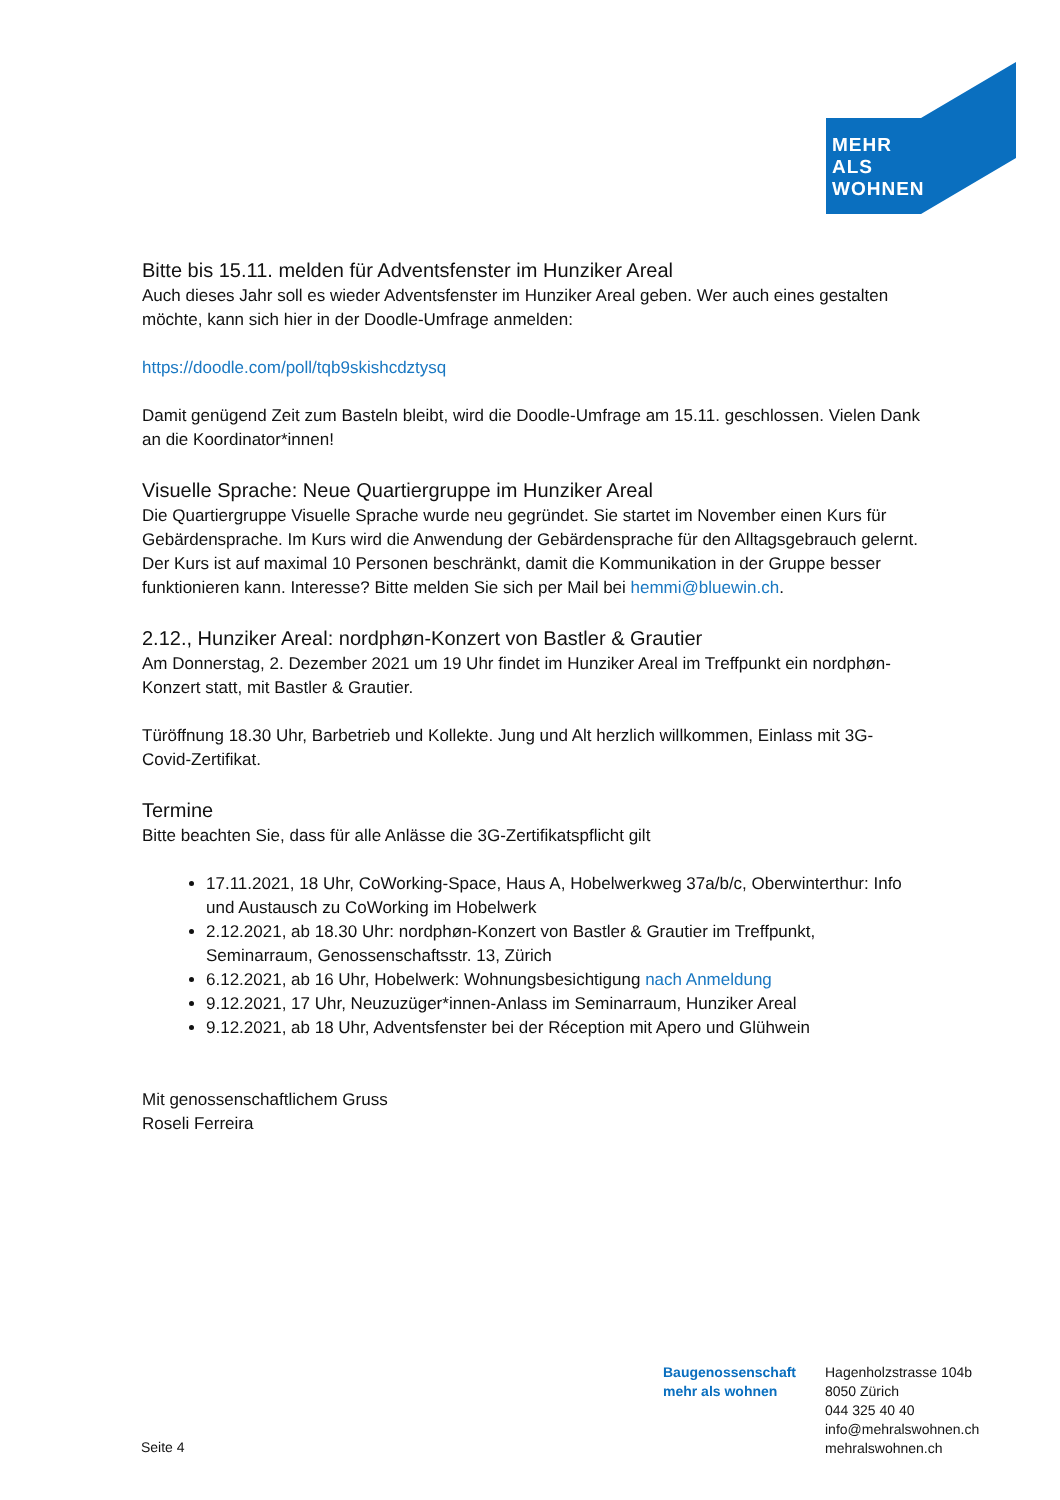MEHR
ALS
WOHNEN
Bitte bis 15.11. melden für Adventsfenster im Hunziker Areal
Auch dieses Jahr soll es wieder Adventsfenster im Hunziker Areal geben. Wer auch eines gestalten möchte, kann sich hier in der Doodle-Umfrage anmelden:
https://doodle.com/poll/tqb9skishcdztysq
Damit genügend Zeit zum Basteln bleibt, wird die Doodle-Umfrage am 15.11. geschlossen. Vielen Dank an die Koordinator*innen!
Visuelle Sprache: Neue Quartiergruppe im Hunziker Areal
Die Quartiergruppe Visuelle Sprache wurde neu gegründet. Sie startet im November einen Kurs für Gebärdensprache. Im Kurs wird die Anwendung der Gebärdensprache für den Alltagsgebrauch gelernt. Der Kurs ist auf maximal 10 Personen beschränkt, damit die Kommunikation in der Gruppe besser funktionieren kann. Interesse? Bitte melden Sie sich per Mail bei hemmi@bluewin.ch.
2.12., Hunziker Areal: nordphøn-Konzert von Bastler & Grautier
Am Donnerstag, 2. Dezember 2021 um 19 Uhr findet im Hunziker Areal im Treffpunkt ein nordphøn-Konzert statt, mit Bastler & Grautier.
Türöffnung 18.30 Uhr, Barbetrieb und Kollekte. Jung und Alt herzlich willkommen, Einlass mit 3G-Covid-Zertifikat.
Termine
Bitte beachten Sie, dass für alle Anlässe die 3G-Zertifikatspflicht gilt
17.11.2021, 18 Uhr, CoWorking-Space, Haus A, Hobelwerkweg 37a/b/c, Oberwinterthur: Info und Austausch zu CoWorking im Hobelwerk
2.12.2021, ab 18.30 Uhr: nordphøn-Konzert von Bastler & Grautier im Treffpunkt, Seminarraum, Genossenschaftsstr. 13, Zürich
6.12.2021, ab 16 Uhr, Hobelwerk: Wohnungsbesichtigung nach Anmeldung
9.12.2021, 17 Uhr, Neuzuzüger*innen-Anlass im Seminarraum, Hunziker Areal
9.12.2021, ab 18 Uhr, Adventsfenster bei der Réception mit Apero und Glühwein
Mit genossenschaftlichem Gruss
Roseli Ferreira
Seite 4
Baugenossenschaft
mehr als wohnen
Hagenholzstrasse 104b
8050 Zürich
044 325 40 40
info@mehralswohnen.ch
mehralswohnen.ch